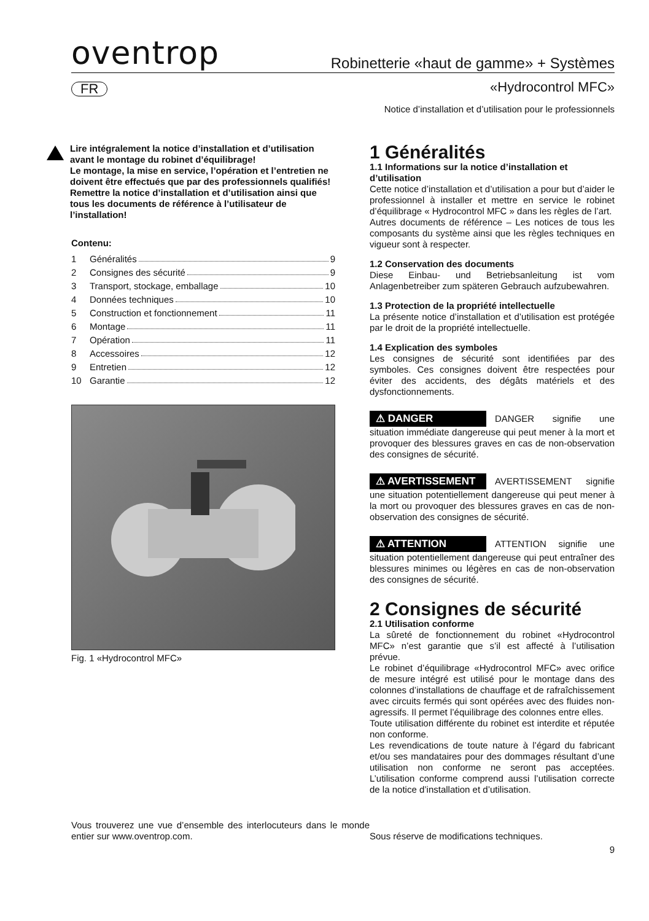oventrop
Robinetterie «haut de gamme» + Systèmes
FR «Hydrocontrol MFC»
Notice d’installation et d’utilisation pour le professionnels
Lire intégralement la notice d’installation et d’utilisation avant le montage du robinet d’équilibrage!
Le montage, la mise en service, l’opération et l’entretien ne doivent être effectués que par des professionnels qualifiés!
Remettre la notice d’installation et d’utilisation ainsi que tous les documents de référence à l’utilisateur de l’installation!
Contenu:
1 Généralités 9
2 Consignes des sécurité 9
3 Transport, stockage, emballage 10
4 Données techniques 10
5 Construction et fonctionnement 11
6 Montage 11
7 Opération 11
8 Accessoires 12
9 Entretien 12
10 Garantie 12
Fig. 1 «Hydrocontrol MFC»
1 Généralités
1.1 Informations sur la notice d’installation et d’utilisation
Cette notice d’installation et d’utilisation a pour but d’aider le professionnel à installer et mettre en service le robinet d’équilibrage « Hydrocontrol MFC » dans les règles de l’art.
Autres documents de référence – Les notices de tous les composants du système ainsi que les règles techniques en vigueur sont à respecter.
1.2 Conservation des documents
Diese Einbau- und Betriebsanleitung ist vom Anlagenbetreiber zum späteren Gebrauch aufzubewahren.
1.3 Protection de la propriété intellectuelle
La présente notice d’installation et d’utilisation est protégée par le droit de la propriété intellectuelle.
1.4 Explication des symboles
Les consignes de sécurité sont identifiées par des symboles. Ces consignes doivent être respectées pour éviter des accidents, des dégâts matériels et des dysfonctionnements.
⚠ DANGER DANGER signifie une situation immédiate dangereuse qui peut mener à la mort et provoquer des blessures graves en cas de non-observation des consignes de sécurité.
⚠ AVERTISSEMENT AVERTISSEMENT signifie une situation potentiellement dangereuse qui peut mener à la mort ou provoquer des blessures graves en cas de non-observation des consignes de sécurité.
⚠ ATTENTION ATTENTION signifie une situation potentiellement dangereuse qui peut entraîner des blessures minimes ou légères en cas de non-observation des consignes de sécurité.
2 Consignes de sécurité
2.1 Utilisation conforme
La sûreté de fonctionnement du robinet «Hydrocontrol MFC» n’est garantie que s’il est affecté à l’utilisation prévue.
Le robinet d’équilibrage «Hydrocontrol MFC» avec orifice de mesure intégré est utilisé pour le montage dans des colonnes d’installations de chauffage et de rafraîchissement avec circuits fermés qui sont opérées avec des fluides non-agressifs. Il permet l’équilibrage des colonnes entre elles.
Toute utilisation différente du robinet est interdite et réputée non conforme.
Les revendications de toute nature à l’égard du fabricant et/ou ses mandataires pour des dommages résultant d’une utilisation non conforme ne seront pas acceptées. L’utilisation conforme comprend aussi l’utilisation correcte de la notice d’installation et d’utilisation.
Vous trouverez une vue d’ensemble des interlocuteurs dans le monde entier sur www.oventrop.com.
Sous réserve de modifications techniques.
9